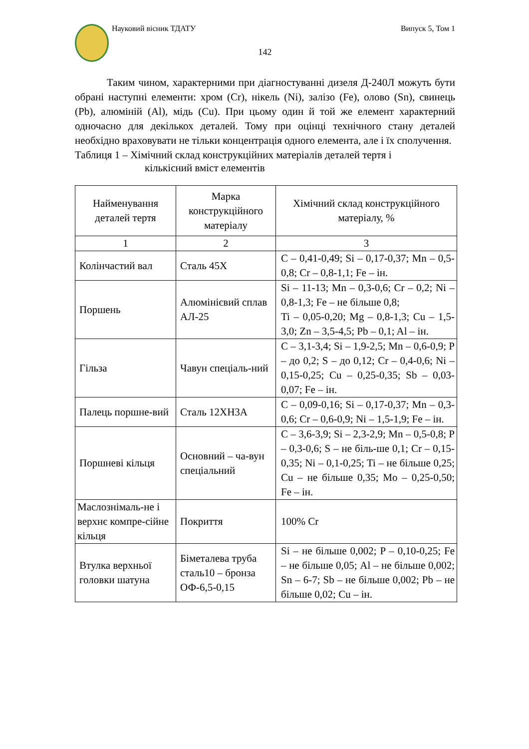Науковий вісник ТДАТУ Випуск 5, Том 1
142
Таким чином, характерними при діагностуванні дизеля Д-240Л можуть бути обрані наступні елементи: хром (Cr), нікель (Ni), залізо (Fe), олово (Sn), свинець (Pb), алюміній (Al), мідь (Cu). При цьому один й той же елемент характерний одночасно для декількох деталей. Тому при оцінці технічного стану деталей необхідно враховувати не тільки концентрація одного елемента, але і їх сполучення.
Таблиця 1 – Хімічний склад конструкційних матеріалів деталей тертя і
кількісний вміст елементів
| Найменування деталей тертя | Марка конструкційного матеріалу | Хімічний склад конструкційного матеріалу, % |
| --- | --- | --- |
| 1 | 2 | 3 |
| Колінчастий вал | Сталь 45Х | C – 0,41-0,49; Si – 0,17-0,37; Mn – 0,5-0,8; Cr – 0,8-1,1; Fe – ін. |
| Поршень | Алюмінієвий сплав АЛ-25 | Si – 11-13; Mn – 0,3-0,6; Cr – 0,2; Ni – 0,8-1,3; Fe – не більше 0,8; Ti – 0,05-0,20; Mg – 0,8-1,3; Cu – 1,5-3,0; Zn – 3,5-4,5; Pb – 0,1; Al – ін. |
| Гільза | Чавун спеціаль-ний | C – 3,1-3,4; Si – 1,9-2,5; Mn – 0,6-0,9; P – до 0,2; S – до 0,12; Cr – 0,4-0,6; Ni – 0,15-0,25; Cu – 0,25-0,35; Sb – 0,03-0,07; Fe – ін. |
| Палець поршне-вий | Сталь 12ХН3А | C – 0,09-0,16; Si – 0,17-0,37; Mn – 0,3-0,6; Cr – 0,6-0,9; Ni – 1,5-1,9; Fe – ін. |
| Поршневі кільця | Основний – ча-вун спеціальний | C – 3,6-3,9; Si – 2,3-2,9; Mn – 0,5-0,8; P – 0,3-0,6; S – не біль-ше 0,1; Cr – 0,15-0,35; Ni – 0,1-0,25; Ti – не більше 0,25; Cu – не більше 0,35; Mo – 0,25-0,50; Fe – ін. |
| Маслознімаль-не і верхнє компре-сійне кільця | Покриття | 100% Cr |
| Втулка верхньої головки шатуна | Біметалева труба сталь10 – бронза ОФ-6,5-0,15 | Si – не більше 0,002; P – 0,10-0,25; Fe – не більше 0,05; Al – не більше 0,002; Sn – 6-7; Sb – не більше 0,002; Pb – не більше 0,02; Cu – ін. |